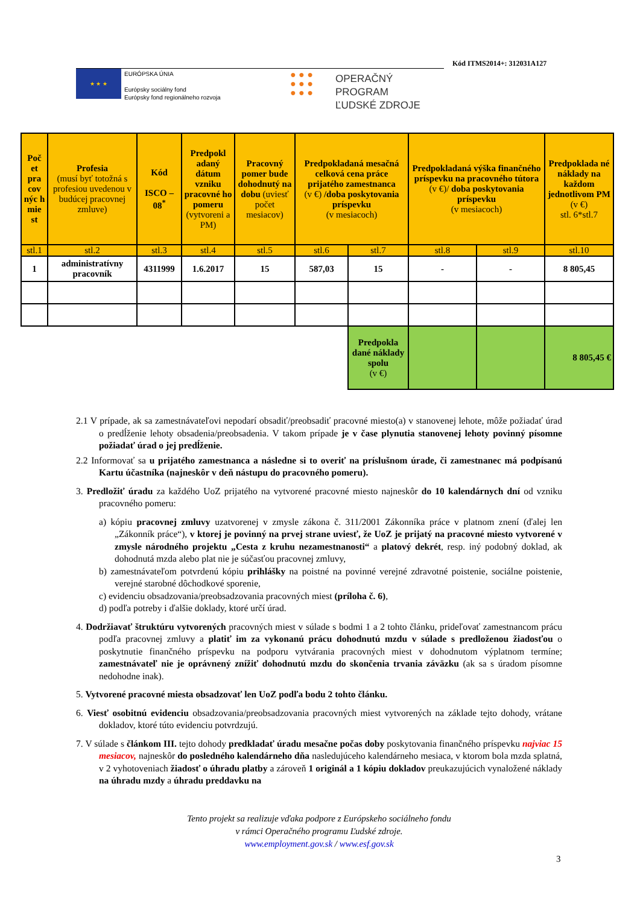Kód ITMS2014+: 312031A127
★ ★ ★
EURÓPSKA ÚNIA
Európsky sociálny fond
Európsky fond regionálneho rozvoja
● ● ●
● ● ●
● ● ●
OPERAČNÝ PROGRAM
ĽUDSKÉ ZDROJE
| Poč et pra cov nýc h mie st | Profesia (musí byť totožná s profesiou uvedenou v budúcej pracovnej zmluve) | Kód ISCO – 08<sup>*</sup> | Predpokl adaný dátum vzniku pracovné ho pomeru (vytvoreni a PM) | Pracovný pomer bude dohodnutý na dobu (uviesť počet mesiacov) | Predpokladaná mesačná celková cena práce prijatého zamestnanca (v €) /doba poskytovania príspevku (v mesiacoch) | | Predpokladaná výška finančného príspevku na pracovného tútora (v €)/ doba poskytovania príspevku (v mesiacoch) | | Predpoklada né náklady na každom jednotlivom PM (v €) stl. 6*stl.7 |
| stl.1 | stl.2 | stl.3 | stl.4 | stl.5 | stl.6 | stl.7 | stl.8 | stl.9 | stl.10 |
| 1 | administratívny pracovník | 4311999 | 1.6.2017 | 15 | 587,03 | 15 | - | - | 8 805,45 |
| | | | | | | Predpokla dané náklady spolu (v €) | | | 8 805,45 € |
2.1 V prípade, ak sa zamestnávateľovi nepodarí obsadiť/preobsadiť pracovné miesto(a) v stanovenej lehote, môže požiadať úrad o predĺženie lehoty obsadenia/preobsadenia. V takom prípade je v čase plynutia stanovenej lehoty povinný písomne požiadať úrad o jej predĺženie.
2.2 Informovať sa u prijatého zamestnanca a následne si to overiť na príslušnom úrade, či zamestnanec má podpísanú Kartu účastníka (najneskôr v deň nástupu do pracovného pomeru).
3. Predložiť úradu za každého UoZ prijatého na vytvorené pracovné miesto najneskôr do 10 kalendárnych dní od vzniku pracovného pomeru:
a) kópiu pracovnej zmluvy uzatvorenej v zmysle zákona č. 311/2001 Zákonníka práce v platnom znení (ďalej len „Zákonník práce“), v ktorej je povinný na prvej strane uviesť, že UoZ je prijatý na pracovné miesto vytvorené v zmysle národného projektu „Cesta z kruhu nezamestnanosti“ a platový dekrét, resp. iný podobný doklad, ak dohodnutá mzda alebo plat nie je súčasťou pracovnej zmluvy,
b) zamestnávateľom potvrdenú kópiu prihlášky na poistné na povinné verejné zdravotné poistenie, sociálne poistenie, verejné starobné dôchodkové sporenie,
c) evidenciu obsadzovania/preobsadzovania pracovných miest (príloha č. 6),
d) podľa potreby i ďalšie doklady, ktoré určí úrad.
4. Dodržiavať štruktúru vytvorených pracovných miest v súlade s bodmi 1 a 2 tohto článku, prideľovať zamestnancom prácu podľa pracovnej zmluvy a platiť im za vykonanú prácu dohodnutú mzdu v súlade s predloženou žiadosťou o poskytnutie finančného príspevku na podporu vytvárania pracovných miest v dohodnutom výplatnom termíne; zamestnávateľ nie je oprávnený znížiť dohodnutú mzdu do skončenia trvania záväzku (ak sa s úradom písomne nedohodne inak).
5. Vytvorené pracovné miesta obsadzovať len UoZ podľa bodu 2 tohto článku.
6. Viesť osobitnú evidenciu obsadzovania/preobsadzovania pracovných miest vytvorených na základe tejto dohody, vrátane dokladov, ktoré túto evidenciu potvrdzujú.
7. V súlade s článkom III. tejto dohody predkladať úradu mesačne počas doby poskytovania finančného príspevku najviac 15 mesiacov, najneskôr do posledného kalendárneho dňa nasledujúceho kalendárneho mesiaca, v ktorom bola mzda splatná, v 2 vyhotoveniach žiadosť o úhradu platby a zároveň 1 originál a 1 kópiu dokladov preukazujúcich vynaložené náklady na úhradu mzdy a úhradu preddavku na
Tento projekt sa realizuje vďaka podpore z Európskeho sociálneho fondu
v rámci Operačného programu Ľudské zdroje.
www.employment.gov.sk / www.esf.gov.sk
3